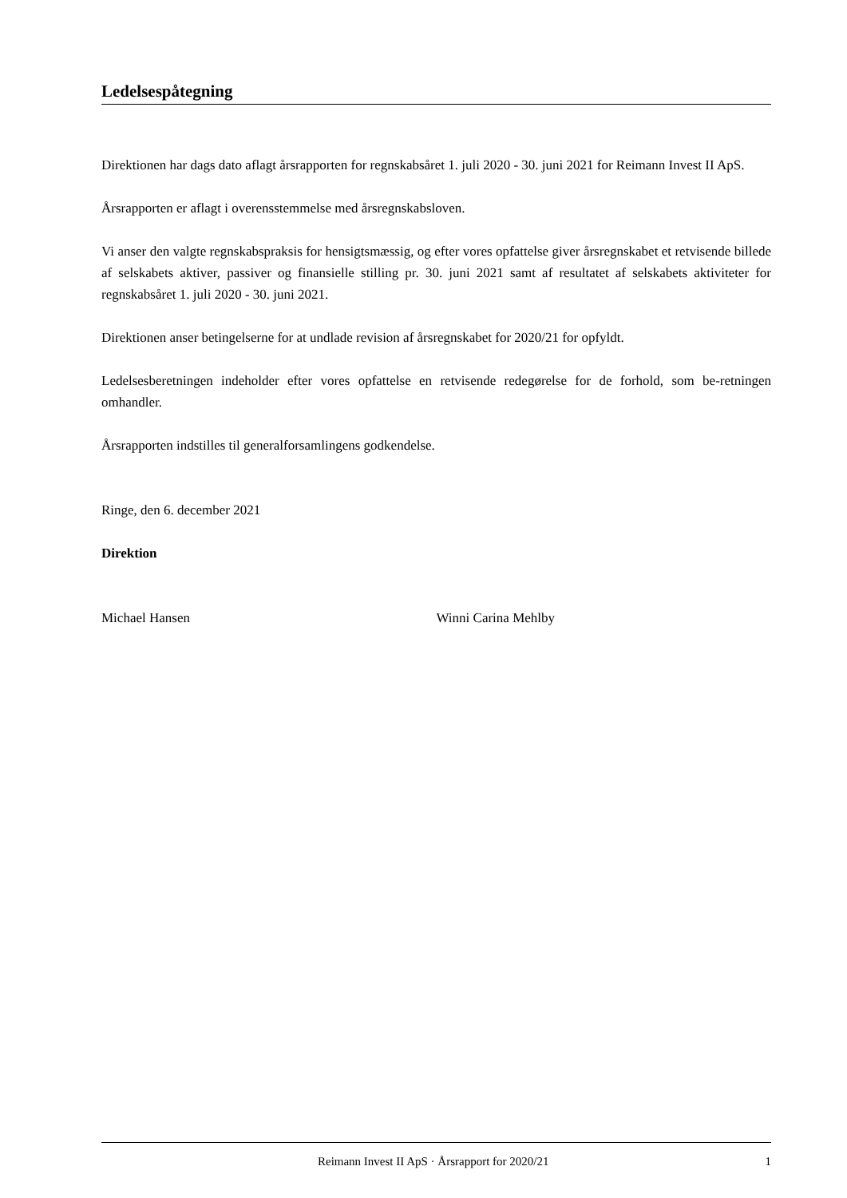Ledelsespåtegning
Direktionen har dags dato aflagt årsrapporten for regnskabsåret 1. juli 2020 - 30. juni 2021 for Reimann Invest II ApS.
Årsrapporten er aflagt i overensstemmelse med årsregnskabsloven.
Vi anser den valgte regnskabspraksis for hensigtsmæssig, og efter vores opfattelse giver årsregnskabet et retvisende billede af selskabets aktiver, passiver og finansielle stilling pr. 30. juni 2021 samt af resultatet af selskabets aktiviteter for regnskabsåret 1. juli 2020 - 30. juni 2021.
Direktionen anser betingelserne for at undlade revision af årsregnskabet for 2020/21 for opfyldt.
Ledelsesberetningen indeholder efter vores opfattelse en retvisende redegørelse for de forhold, som be-retningen omhandler.
Årsrapporten indstilles til generalforsamlingens godkendelse.
Ringe, den 6. december 2021
Direktion
Michael Hansen Winni Carina Mehlby
Reimann Invest II ApS · Årsrapport for 2020/21 1